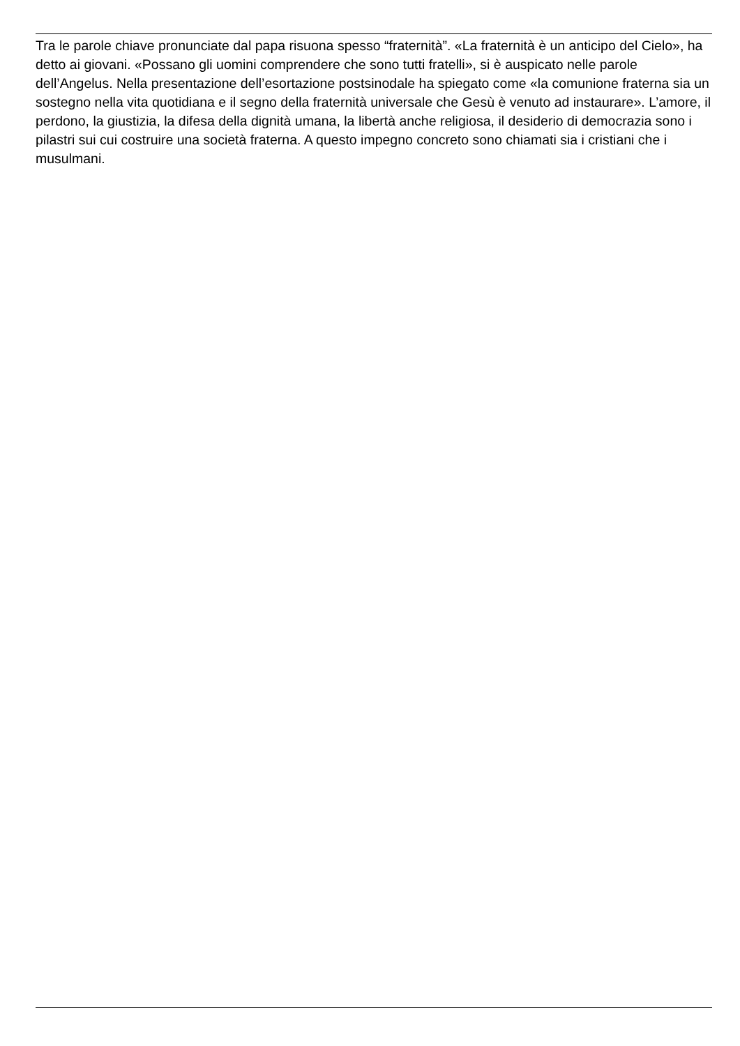Tra le parole chiave pronunciate dal papa risuona spesso “fraternità”. «La fraternità è un anticipo del Cielo», ha detto ai giovani. «Possano gli uomini comprendere che sono tutti fratelli», si è auspicato nelle parole dell’Angelus. Nella presentazione dell’esortazione postsinodale ha spiegato come «la comunione fraterna sia un sostegno nella vita quotidiana e il segno della fraternità universale che Gesù è venuto ad instaurare». L’amore, il perdono, la giustizia, la difesa della dignità umana, la libertà anche religiosa, il desiderio di democrazia sono i pilastri sui cui costruire una società fraterna. A questo impegno concreto sono chiamati sia i cristiani che i musulmani.